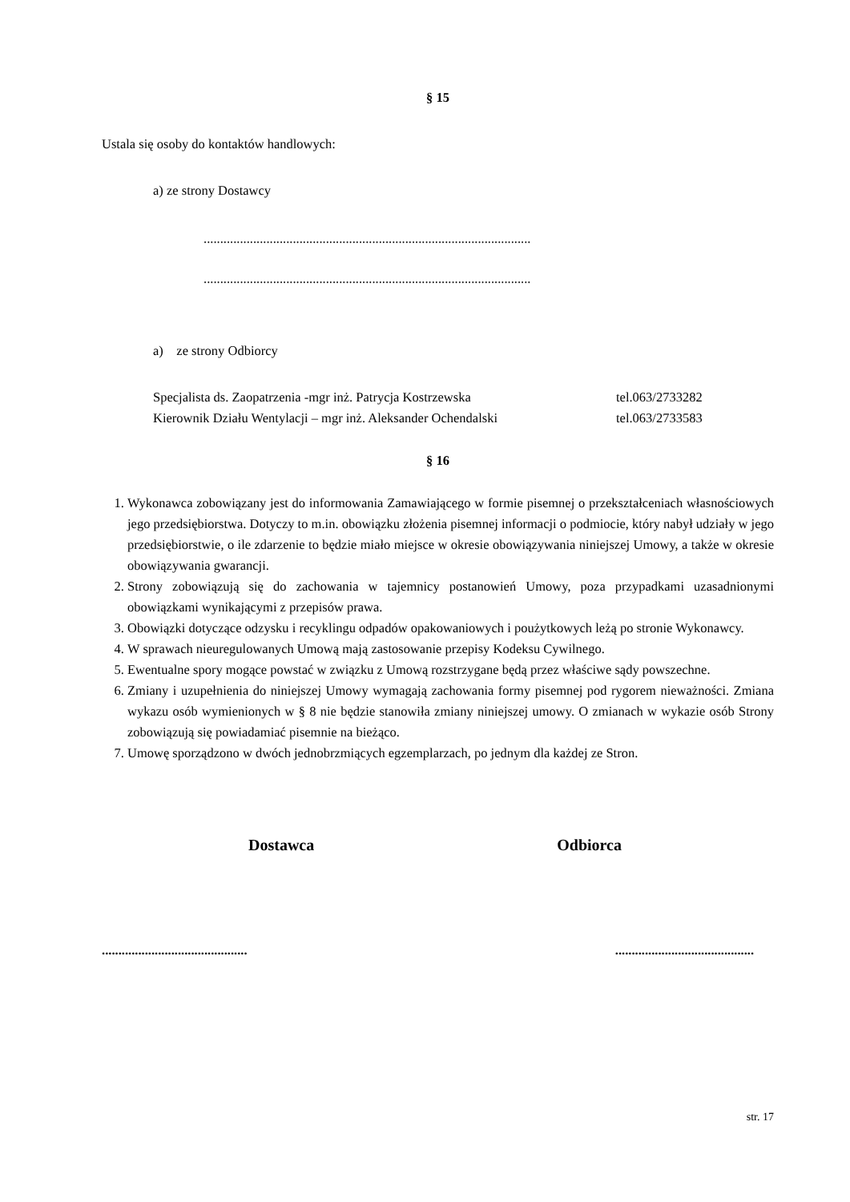§ 15
Ustala się osoby do kontaktów handlowych:
a) ze strony Dostawcy
...................................................................................................
...................................................................................................
a) ze strony Odbiorcy
Specjalista ds. Zaopatrzenia -mgr inż. Patrycja Kostrzewska tel.063/2733282
Kierownik Działu Wentylacji – mgr inż. Aleksander Ochendalski tel.063/2733583
§ 16
1. Wykonawca zobowiązany jest do informowania Zamawiającego w formie pisemnej o przekształceniach własnościowych jego przedsiębiorstwa. Dotyczy to m.in. obowiązku złożenia pisemnej informacji o podmiocie, który nabył udziały w jego przedsiębiorstwie, o ile zdarzenie to będzie miało miejsce w okresie obowiązywania niniejszej Umowy, a także w okresie obowiązywania gwarancji.
2. Strony zobowiązują się do zachowania w tajemnicy postanowień Umowy, poza przypadkami uzasadnionymi obowiązkami wynikającymi z przepisów prawa.
3. Obowiązki dotyczące odzysku i recyklingu odpadów opakowaniowych i poużytkowych leżą po stronie Wykonawcy.
4. W sprawach nieuregulowanych Umową mają zastosowanie przepisy Kodeksu Cywilnego.
5. Ewentualne spory mogące powstać w związku z Umową rozstrzygane będą przez właściwe sądy powszechne.
6. Zmiany i uzupełnienia do niniejszej Umowy wymagają zachowania formy pisemnej pod rygorem nieważności. Zmiana wykazu osób wymienionych w § 8 nie będzie stanowiła zmiany niniejszej umowy. O zmianach w wykazie osób Strony zobowiązują się powiadamiać pisemnie na bieżąco.
7. Umowę sporządzono w dwóch jednobrzmiących egzemplarzach, po jednym dla każdej ze Stron.
Dostawca Odbiorca
............................................ ..........................................
str. 17